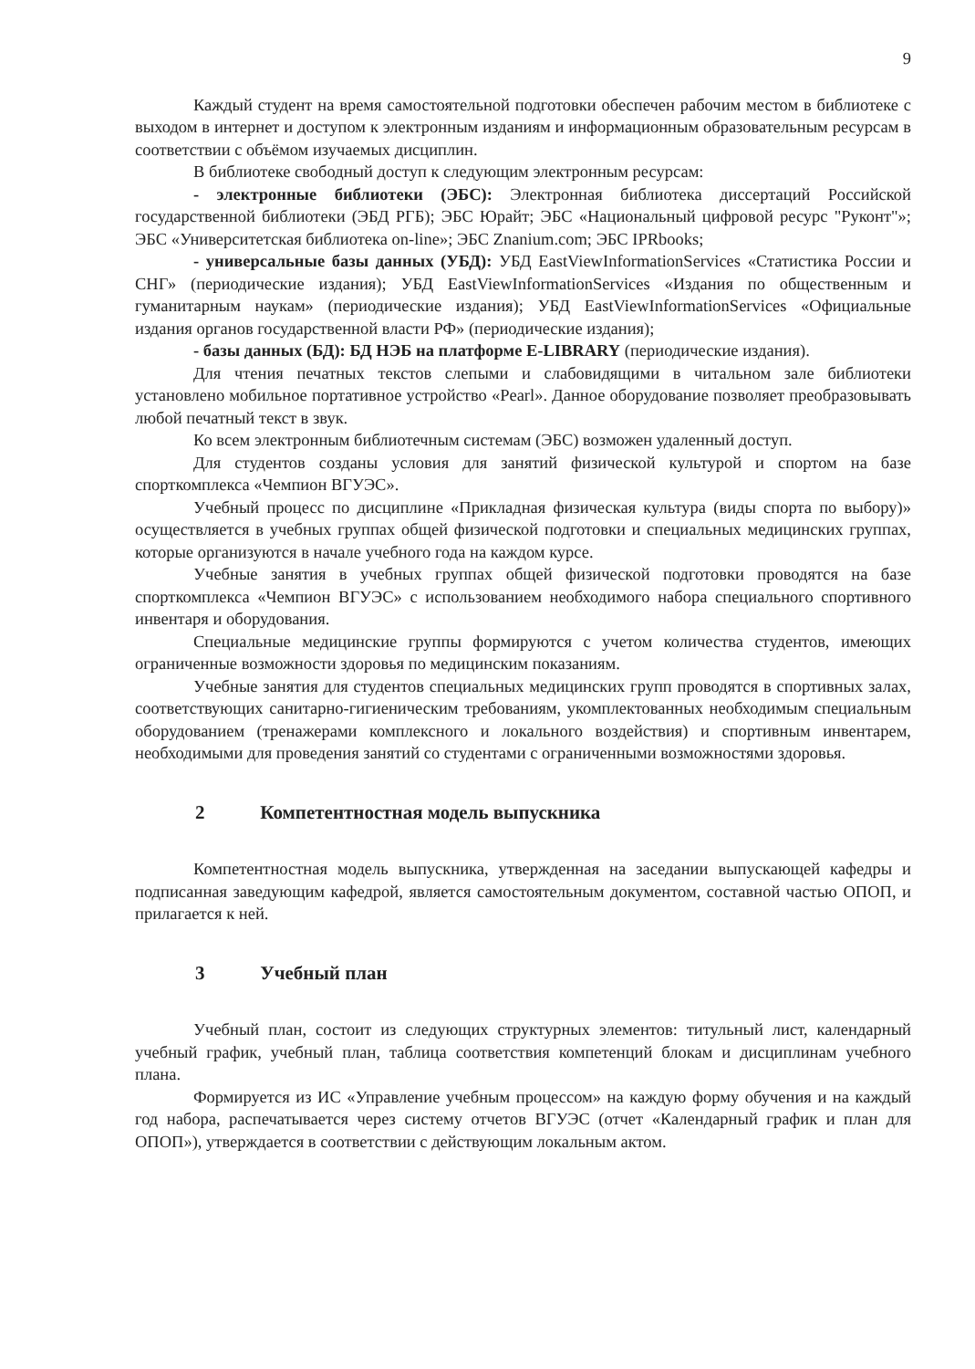9
Каждый студент на время самостоятельной подготовки обеспечен рабочим местом в библиотеке с выходом в интернет и доступом к электронным изданиям и информационным образовательным ресурсам в соответствии с объёмом изучаемых дисциплин.
В библиотеке свободный доступ к следующим электронным ресурсам:
- электронные библиотеки (ЭБС): Электронная библиотека диссертаций Российской государственной библиотеки (ЭБД РГБ); ЭБС Юрайт; ЭБС «Национальный цифровой ресурс "Руконт"»; ЭБС «Университетская библиотека on-line»; ЭБС Znanium.com; ЭБС IPRbooks;
- универсальные базы данных (УБД): УБД EastViewInformationServices «Статистика России и СНГ» (периодические издания); УБД EastViewInformationServices «Издания по общественным и гуманитарным наукам» (периодические издания); УБД EastViewInformationServices «Официальные издания органов государственной власти РФ» (периодические издания);
- базы данных (БД): БД НЭБ на платформе E-LIBRARY (периодические издания).
Для чтения печатных текстов слепыми и слабовидящими в читальном зале библиотеки установлено мобильное портативное устройство «Pearl». Данное оборудование позволяет преобразовывать любой печатный текст в звук.
Ко всем электронным библиотечным системам (ЭБС) возможен удаленный доступ.
Для студентов созданы условия для занятий физической культурой и спортом на базе спорткомплекса «Чемпион ВГУЭС».
Учебный процесс по дисциплине «Прикладная физическая культура (виды спорта по выбору)» осуществляется в учебных группах общей физической подготовки и специальных медицинских группах, которые организуются в начале учебного года на каждом курсе.
Учебные занятия в учебных группах общей физической подготовки проводятся на базе спорткомплекса «Чемпион ВГУЭС» с использованием необходимого набора специального спортивного инвентаря и оборудования.
Специальные медицинские группы формируются с учетом количества студентов, имеющих ограниченные возможности здоровья по медицинским показаниям.
Учебные занятия для студентов специальных медицинских групп проводятся в спортивных залах, соответствующих санитарно-гигиеническим требованиям, укомплектованных необходимым специальным оборудованием (тренажерами комплексного и локального воздействия) и спортивным инвентарем, необходимыми для проведения занятий со студентами с ограниченными возможностями здоровья.
2 Компетентностная модель выпускника
Компетентностная модель выпускника, утвержденная на заседании выпускающей кафедры и подписанная заведующим кафедрой, является самостоятельным документом, составной частью ОПОП, и прилагается к ней.
3 Учебный план
Учебный план, состоит из следующих структурных элементов: титульный лист, календарный учебный график, учебный план, таблица соответствия компетенций блокам и дисциплинам учебного плана.
Формируется из ИС «Управление учебным процессом» на каждую форму обучения и на каждый год набора, распечатывается через систему отчетов ВГУЭС (отчет «Календарный график и план для ОПОП»), утверждается в соответствии с действующим локальным актом.